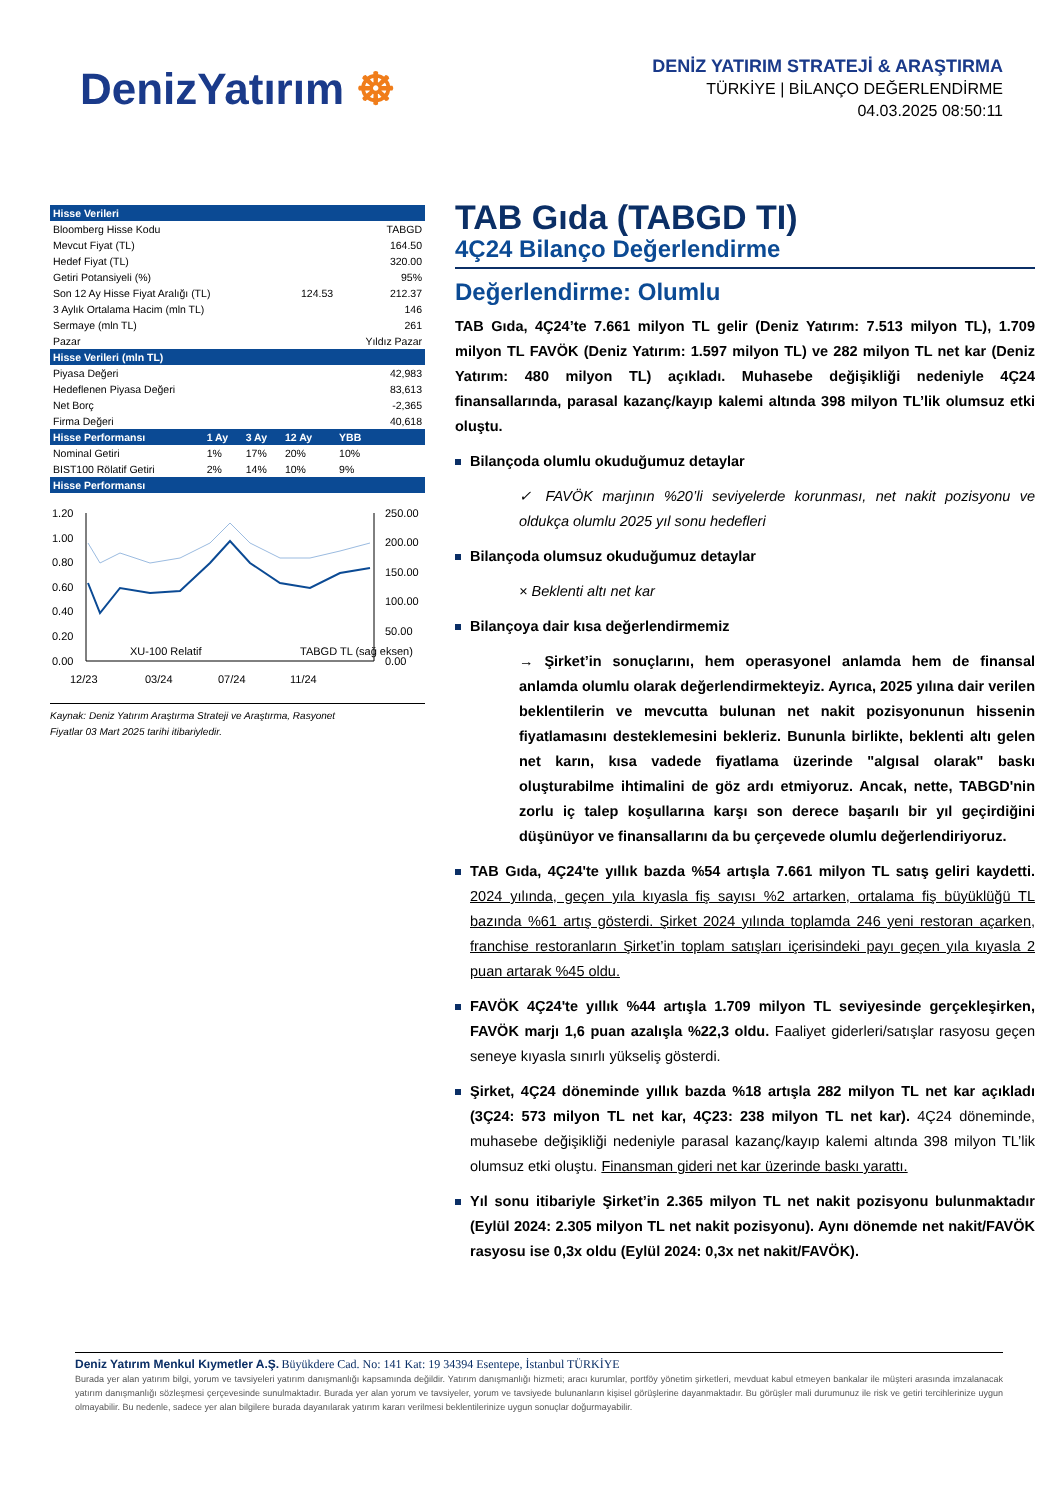DenizYatırım ☸
DENİZ YATIRIM STRATEJİ & ARAŞTIRMA
TÜRKİYE | BİLANÇO DEĞERLENDİRME
04.03.2025 08:50:11
| Hisse Verileri | | | | |
| --- | --- | --- | --- | --- |
| Bloomberg Hisse Kodu | | | | TABGD |
| Mevcut Fiyat (TL) | | | | 164.50 |
| Hedef Fiyat (TL) | | | | 320.00 |
| Getiri Potansiyeli (%) | | | | 95% |
| Son 12 Ay Hisse Fiyat Aralığı (TL) | | | 124.53 | 212.37 |
| 3 Aylık Ortalama Hacim (mln TL) | | | | 146 |
| Sermaye (mln TL) | | | | 261 |
| Pazar | | | | Yıldız Pazar |
| Hisse Verileri (mln TL) | | | | |
| Piyasa Değeri | | | | 42,983 |
| Hedeflenen Piyasa Değeri | | | | 83,613 |
| Net Borç | | | | -2,365 |
| Firma Değeri | | | | 40,618 |
| Hisse Performansı | 1 Ay | 3 Ay | 12 Ay | YBB |
| Nominal Getiri | 1% | 17% | 20% | 10% |
| BIST100 Rölatif Getiri | 2% | 14% | 10% | 9% |
| Hisse Performansı | | | | |
1.20
1.00
0.80
0.60
0.40
0.20
0.00
250.00
200.00
150.00
100.00
50.00
0.00
XU-100 Relatif
TABGD TL (sağ eksen)
12/23
03/24
07/24
11/24
Kaynak: Deniz Yatırım Araştırma Strateji ve Araştırma, Rasyonet
Fiyatlar 03 Mart 2025 tarihi itibariyledir.
TAB Gıda (TABGD TI)
4Ç24 Bilanço Değerlendirme
Değerlendirme: Olumlu
TAB Gıda, 4Ç24’te 7.661 milyon TL gelir (Deniz Yatırım: 7.513 milyon TL), 1.709 milyon TL FAVÖK (Deniz Yatırım: 1.597 milyon TL) ve 282 milyon TL net kar (Deniz Yatırım: 480 milyon TL) açıkladı. Muhasebe değişikliği nedeniyle 4Ç24 finansallarında, parasal kazanç/kayıp kalemi altında 398 milyon TL’lik olumsuz etki oluştu.
Bilançoda olumlu okuduğumuz detaylar
✓ FAVÖK marjının %20’li seviyelerde korunması, net nakit pozisyonu ve oldukça olumlu 2025 yıl sonu hedefleri
Bilançoda olumsuz okuduğumuz detaylar
× Beklenti altı net kar
Bilançoya dair kısa değerlendirmemiz
→ Şirket’in sonuçlarını, hem operasyonel anlamda hem de finansal anlamda olumlu olarak değerlendirmekteyiz. Ayrıca, 2025 yılına dair verilen beklentilerin ve mevcutta bulunan net nakit pozisyonunun hissenin fiyatlamasını desteklemesini bekleriz. Bununla birlikte, beklenti altı gelen net karın, kısa vadede fiyatlama üzerinde "algısal olarak" baskı oluşturabilme ihtimalini de göz ardı etmiyoruz. Ancak, nette, TABGD'nin zorlu iç talep koşullarına karşı son derece başarılı bir yıl geçirdiğini düşünüyor ve finansallarını da bu çerçevede olumlu değerlendiriyoruz.
TAB Gıda, 4Ç24'te yıllık bazda %54 artışla 7.661 milyon TL satış geliri kaydetti. 2024 yılında, geçen yıla kıyasla fiş sayısı %2 artarken, ortalama fiş büyüklüğü TL bazında %61 artış gösterdi. Şirket 2024 yılında toplamda 246 yeni restoran açarken, franchise restoranların Şirket’in toplam satışları içerisindeki payı geçen yıla kıyasla 2 puan artarak %45 oldu.
FAVÖK 4Ç24'te yıllık %44 artışla 1.709 milyon TL seviyesinde gerçekleşirken, FAVÖK marjı 1,6 puan azalışla %22,3 oldu. Faaliyet giderleri/satışlar rasyosu geçen seneye kıyasla sınırlı yükseliş gösterdi.
Şirket, 4Ç24 döneminde yıllık bazda %18 artışla 282 milyon TL net kar açıkladı (3Ç24: 573 milyon TL net kar, 4Ç23: 238 milyon TL net kar). 4Ç24 döneminde, muhasebe değişikliği nedeniyle parasal kazanç/kayıp kalemi altında 398 milyon TL’lik olumsuz etki oluştu. Finansman gideri net kar üzerinde baskı yarattı.
Yıl sonu itibariyle Şirket’in 2.365 milyon TL net nakit pozisyonu bulunmaktadır (Eylül 2024: 2.305 milyon TL net nakit pozisyonu). Aynı dönemde net nakit/FAVÖK rasyosu ise 0,3x oldu (Eylül 2024: 0,3x net nakit/FAVÖK).
Deniz Yatırım Menkul Kıymetler A.Ş. Büyükdere Cad. No: 141 Kat: 19 34394 Esentepe, İstanbul TÜRKİYE
Burada yer alan yatırım bilgi, yorum ve tavsiyeleri yatırım danışmanlığı kapsamında değildir. Yatırım danışmanlığı hizmeti; aracı kurumlar, portföy yönetim şirketleri, mevduat kabul etmeyen bankalar ile müşteri arasında imzalanacak yatırım danışmanlığı sözleşmesi çerçevesinde sunulmaktadır. Burada yer alan yorum ve tavsiyeler, yorum ve tavsiyede bulunanların kişisel görüşlerine dayanmaktadır. Bu görüşler mali durumunuz ile risk ve getiri tercihlerinize uygun olmayabilir. Bu nedenle, sadece yer alan bilgilere burada dayanılarak yatırım kararı verilmesi beklentilerinize uygun sonuçlar doğurmayabilir.